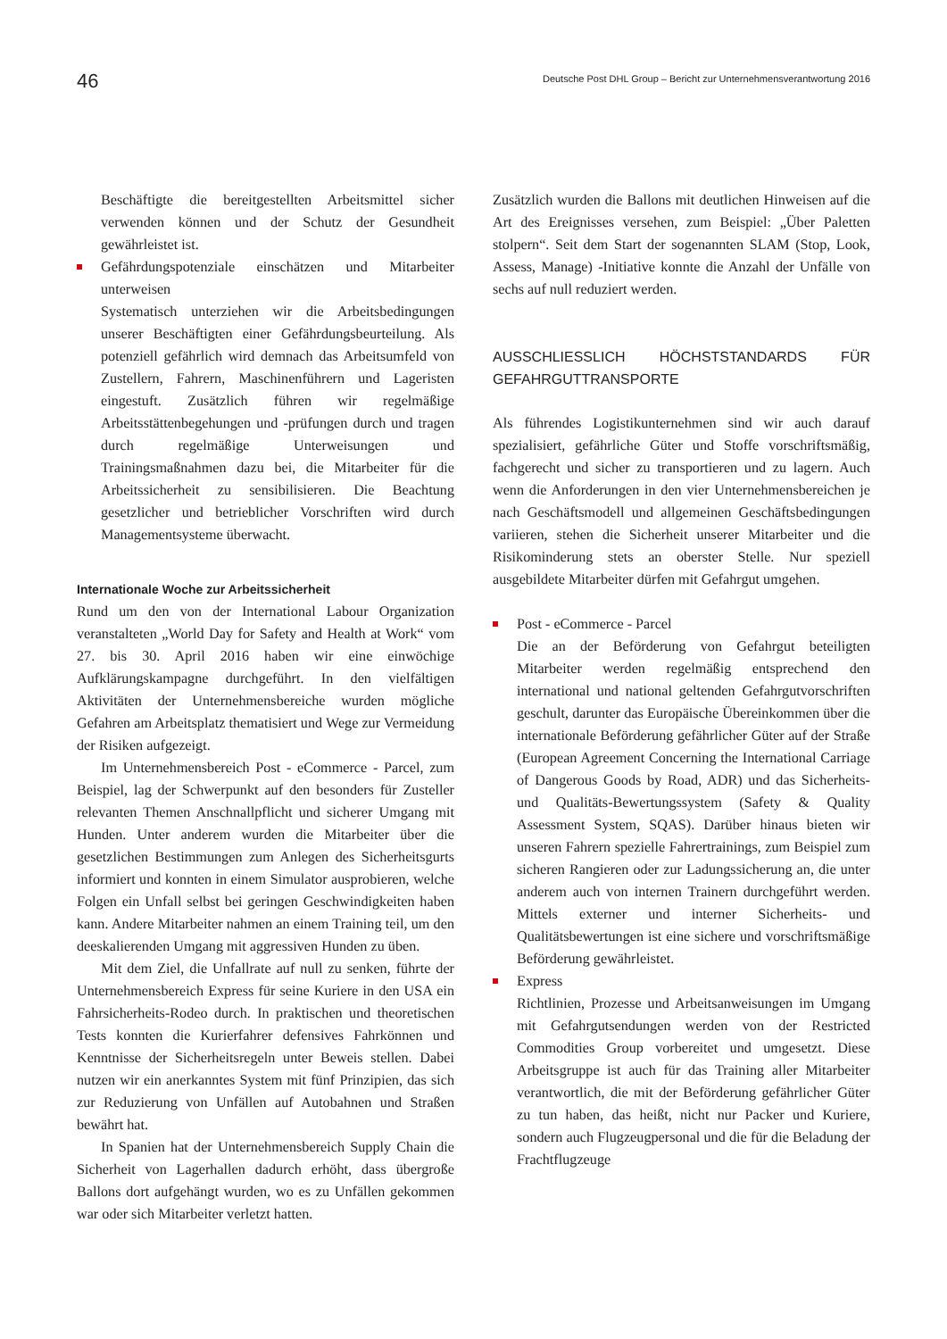46
Deutsche Post DHL Group – Bericht zur Unternehmensverantwortung 2016
Beschäftigte die bereitgestellten Arbeitsmittel sicher verwenden können und der Schutz der Gesundheit gewährleistet ist.
Gefährdungspotenziale einschätzen und Mitarbeiter unterweisen
Systematisch unterziehen wir die Arbeitsbedingungen unserer Beschäftigten einer Gefährdungsbeurteilung. Als potenziell gefährlich wird demnach das Arbeitsumfeld von Zustellern, Fahrern, Maschinenführern und Lageristen eingestuft. Zusätzlich führen wir regelmäßige Arbeitsstättenbegehungen und -prüfungen durch und tragen durch regelmäßige Unterweisungen und Trainingsmaßnahmen dazu bei, die Mitarbeiter für die Arbeitssicherheit zu sensibilisieren. Die Beachtung gesetzlicher und betrieblicher Vorschriften wird durch Managementsysteme überwacht.
Internationale Woche zur Arbeitssicherheit
Rund um den von der International Labour Organization veranstalteten „World Day for Safety and Health at Work“ vom 27. bis 30. April 2016 haben wir eine einwöchige Aufklärungskampagne durchgeführt. In den vielfältigen Aktivitäten der Unternehmensbereiche wurden mögliche Gefahren am Arbeitsplatz thematisiert und Wege zur Vermeidung der Risiken aufgezeigt.
Im Unternehmensbereich Post - eCommerce - Parcel, zum Beispiel, lag der Schwerpunkt auf den besonders für Zusteller relevanten Themen Anschnallpflicht und sicherer Umgang mit Hunden. Unter anderem wurden die Mitarbeiter über die gesetzlichen Bestimmungen zum Anlegen des Sicherheitsgurts informiert und konnten in einem Simulator ausprobieren, welche Folgen ein Unfall selbst bei geringen Geschwindigkeiten haben kann. Andere Mitarbeiter nahmen an einem Training teil, um den deeskalierenden Umgang mit aggressiven Hunden zu üben.
Mit dem Ziel, die Unfallrate auf null zu senken, führte der Unternehmensbereich Express für seine Kuriere in den USA ein Fahrsicherheits-Rodeo durch. In praktischen und theoretischen Tests konnten die Kurierfahrer defensives Fahrkönnen und Kenntnisse der Sicherheitsregeln unter Beweis stellen. Dabei nutzen wir ein anerkanntes System mit fünf Prinzipien, das sich zur Reduzierung von Unfällen auf Autobahnen und Straßen bewährt hat.
In Spanien hat der Unternehmensbereich Supply Chain die Sicherheit von Lagerhallen dadurch erhöht, dass übergroße Ballons dort aufgehängt wurden, wo es zu Unfällen gekommen war oder sich Mitarbeiter verletzt hatten.
Zusätzlich wurden die Ballons mit deutlichen Hinweisen auf die Art des Ereignisses versehen, zum Beispiel: „Über Paletten stolpern“. Seit dem Start der sogenannten SLAM (Stop, Look, Assess, Manage) -Initiative konnte die Anzahl der Unfälle von sechs auf null reduziert werden.
AUSSCHLIESSLICH HÖCHSTSTANDARDS FÜR GEFAHRGUTTRANSPORTE
Als führendes Logistikunternehmen sind wir auch darauf spezialisiert, gefährliche Güter und Stoffe vorschriftsmäßig, fachgerecht und sicher zu transportieren und zu lagern. Auch wenn die Anforderungen in den vier Unternehmensbereichen je nach Geschäftsmodell und allgemeinen Geschäftsbedingungen variieren, stehen die Sicherheit unserer Mitarbeiter und die Risikominderung stets an oberster Stelle. Nur speziell ausgebildete Mitarbeiter dürfen mit Gefahrgut umgehen.
Post - eCommerce - Parcel
Die an der Beförderung von Gefahrgut beteiligten Mitarbeiter werden regelmäßig entsprechend den international und national geltenden Gefahrgutvorschriften geschult, darunter das Europäische Übereinkommen über die internationale Beförderung gefährlicher Güter auf der Straße (European Agreement Concerning the International Carriage of Dangerous Goods by Road, ADR) und das Sicherheits- und Qualitäts-Bewertungssystem (Safety & Quality Assessment System, SQAS). Darüber hinaus bieten wir unseren Fahrern spezielle Fahrertrainings, zum Beispiel zum sicheren Rangieren oder zur Ladungssicherung an, die unter anderem auch von internen Trainern durchgeführt werden. Mittels externer und interner Sicherheits- und Qualitätsbewertungen ist eine sichere und vorschriftsmäßige Beförderung gewährleistet.
Express
Richtlinien, Prozesse und Arbeitsanweisungen im Umgang mit Gefahrgutsendungen werden von der Restricted Commodities Group vorbereitet und umgesetzt. Diese Arbeitsgruppe ist auch für das Training aller Mitarbeiter verantwortlich, die mit der Beförderung gefährlicher Güter zu tun haben, das heißt, nicht nur Packer und Kuriere, sondern auch Flugzeugpersonal und die für die Beladung der Frachtflugzeuge